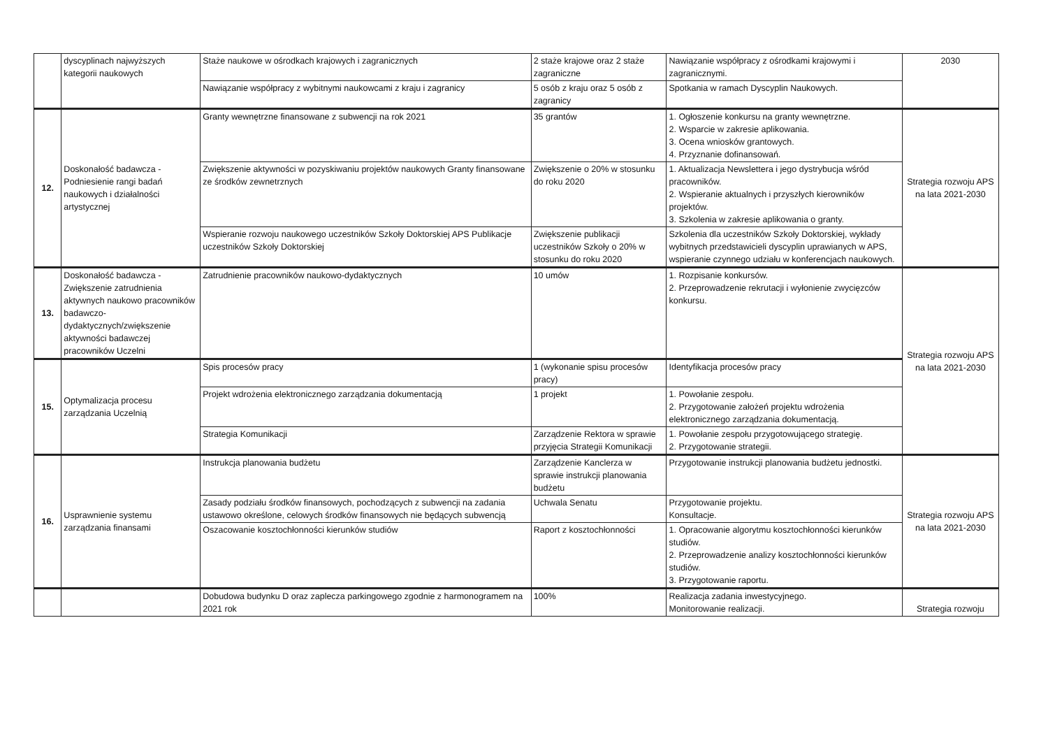| | dyscyplinach najwyższych kategorii naukowych | Staże naukowe w ośrodkach krajowych i zagranicznych | 2 staże krajowe oraz 2 staże zagraniczne | Nawiązanie współpracy z ośrodkami krajowymi i zagranicznymi. | 2030 |
| | | Nawiązanie współpracy z wybitnymi naukowcami z kraju i zagranicy | 5 osób z kraju oraz 5 osób z zagranicy | Spotkania w ramach Dyscyplin Naukowych. | |
| 12. | Doskonałość badawcza - Podniesienie rangi badań naukowych i działalności artystycznej | Granty wewnętrzne finansowane z subwencji na rok 2021 | 35 grantów | 1. Ogłoszenie konkursu na granty wewnętrzne. 2. Wsparcie w zakresie aplikowania. 3. Ocena wniosków grantowych. 4. Przyznanie dofinansowań. | Strategia rozwoju APS na lata 2021-2030 |
| | | Zwiększenie aktywności w pozyskiwaniu projektów naukowych Granty finansowane ze środków zewnetrznych | Zwiększenie o 20% w stosunku do roku 2020 | 1. Aktualizacja Newslettera i jego dystrybucja wśród pracowników. 2. Wspieranie aktualnych i przyszłych kierowników projektów. 3. Szkolenia w zakresie aplikowania o granty. | |
| | | Wspieranie rozwoju naukowego uczestników Szkoły Doktorskiej APS Publikacje uczestników Szkoły Doktorskiej | Zwiększenie publikacji uczestników Szkoły o 20% w stosunku do roku 2020 | Szkolenia dla uczestników Szkoły Doktorskiej, wykłady wybitnych przedstawicieli dyscyplin uprawianych w APS, wspieranie czynnego udziału w konferencjach naukowych. | |
| 13. | Doskonałość badawcza - Zwiększenie zatrudnienia aktywnych naukowo pracowników badawczo-dydaktycznych/zwiększenie aktywności badawczej pracowników Uczelni | Zatrudnienie pracowników naukowo-dydaktycznych | 10 umów | 1. Rozpisanie konkursów. 2. Przeprowadzenie rekrutacji i wyłonienie zwycięzców konkursu. | Strategia rozwoju APS na lata 2021-2030 |
| 15. | Optymalizacja procesu zarządzania Uczelnią | Spis procesów pracy | 1 (wykonanie spisu procesów pracy) | Identyfikacja procesów pracy | |
| | | Projekt wdrożenia elektronicznego zarządzania dokumentacją | 1 projekt | 1. Powołanie zespołu. 2. Przygotowanie założeń projektu wdrożenia elektronicznego zarządzania dokumentacją. | |
| | | Strategia Komunikacji | Zarządzenie Rektora w sprawie przyjęcia Strategii Komunikacji | 1. Powołanie zespołu przygotowującego strategię. 2. Przygotowanie strategii. | |
| 16. | Usprawnienie systemu zarządzania finansami | Instrukcja planowania budżetu | Zarządzenie Kanclerza w sprawie instrukcji planowania budżetu | Przygotowanie instrukcji planowania budżetu jednostki. | Strategia rozwoju APS na lata 2021-2030 |
| | | Zasady podziału środków finansowych, pochodzących z subwencji na zadania ustawowo określone, celowych środków finansowych nie będących subwencją | Uchwala Senatu | Przygotowanie projektu. Konsultacje. | |
| | | Oszacowanie kosztochłonności kierunków studiów | Raport z kosztochłonności | 1. Opracowanie algorytmu kosztochłonności kierunków studiów. 2. Przeprowadzenie analizy kosztochłonności kierunków studiów. 3. Przygotowanie raportu. | |
| | | Dobudowa budynku D oraz zaplecza parkingowego zgodnie z harmonogramem na 2021 rok | 100% | Realizacja zadania inwestycyjnego. Monitorowanie realizacji. | Strategia rozwoju |